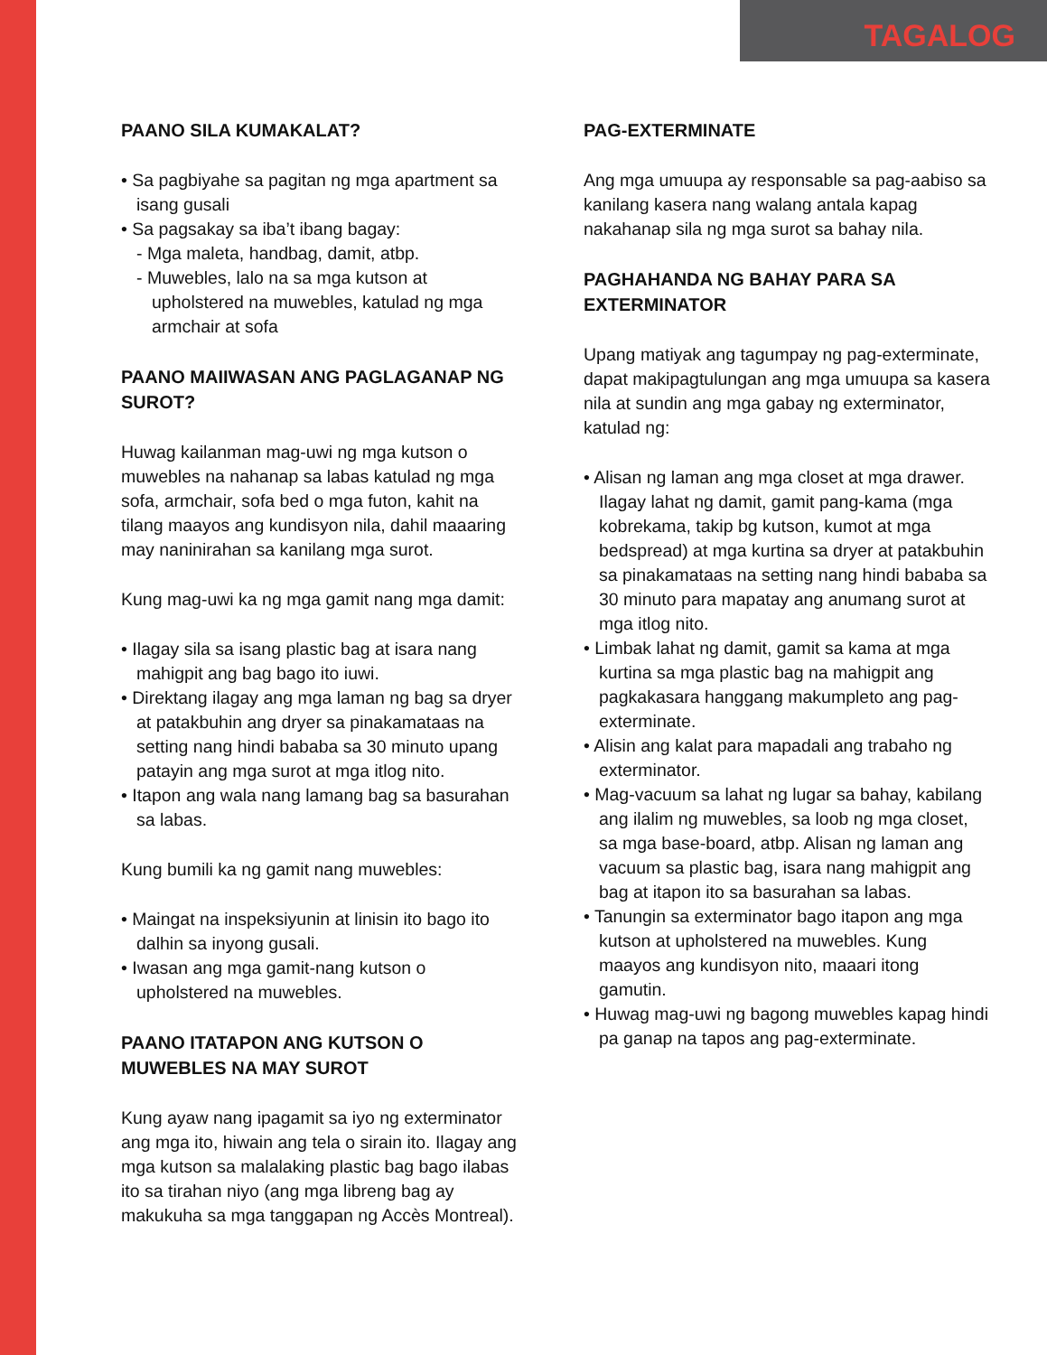TAGALOG
PAANO SILA KUMAKALAT?
• Sa pagbiyahe sa pagitan ng mga apartment sa isang gusali
• Sa pagsakay sa iba’t ibang bagay:
- Mga maleta, handbag, damit, atbp.
- Muwebles, lalo na sa mga kutson at upholstered na muwebles, katulad ng mga armchair at sofa
PAANO MAIIWASAN ANG PAGLAGANAP NG SUROT?
Huwag kailanman mag-uwi ng mga kutson o muwebles na nahanap sa labas katulad ng mga sofa, armchair, sofa bed o mga futon, kahit na tilang maayos ang kundisyon nila, dahil maaaring may naninirahan sa kanilang mga surot.
Kung mag-uwi ka ng mga gamit nang mga damit:
• Ilagay sila sa isang plastic bag at isara nang mahigpit ang bag bago ito iuwi.
• Direktang ilagay ang mga laman ng bag sa dryer at patakbuhin ang dryer sa pinakamataas na setting nang hindi bababa sa 30 minuto upang patayin ang mga surot at mga itlog nito.
• Itapon ang wala nang lamang bag sa basurahan sa labas.
Kung bumili ka ng gamit nang muwebles:
• Maingat na inspeksiyunin at linisin ito bago ito dalhin sa inyong gusali.
• Iwasan ang mga gamit-nang kutson o upholstered na muwebles.
PAANO ITATAPON ANG KUTSON O MUWEBLES NA MAY SUROT
Kung ayaw nang ipagamit sa iyo ng exterminator ang mga ito, hiwain ang tela o sirain ito. Ilagay ang mga kutson sa malalaking plastic bag bago ilabas ito sa tirahan niyo (ang mga libreng bag ay makukuha sa mga tanggapan ng Accès Montreal).
PAG-EXTERMINATE
Ang mga umuupa ay responsable sa pag-aabiso sa kanilang kasera nang walang antala kapag nakahanap sila ng mga surot sa bahay nila.
PAGHAHANDA NG BAHAY PARA SA EXTERMINATOR
Upang matiyak ang tagumpay ng pag-exterminate, dapat makipagtulungan ang mga umuupa sa kasera nila at sundin ang mga gabay ng exterminator, katulad ng:
• Alisan ng laman ang mga closet at mga drawer. Ilagay lahat ng damit, gamit pang-kama (mga kobrekama, takip bg kutson, kumot at mga bedspread) at mga kurtina sa dryer at patakbuhin sa pinakamataas na setting nang hindi bababa sa 30 minuto para mapatay ang anumang surot at mga itlog nito.
• Limbak lahat ng damit, gamit sa kama at mga kurtina sa mga plastic bag na mahigpit ang pagkakasara hanggang makumpleto ang pag-exterminate.
• Alisin ang kalat para mapadali ang trabaho ng exterminator.
• Mag-vacuum sa lahat ng lugar sa bahay, kabilang ang ilalim ng muwebles, sa loob ng mga closet, sa mga base-board, atbp. Alisan ng laman ang vacuum sa plastic bag, isara nang mahigpit ang bag at itapon ito sa basurahan sa labas.
• Tanungin sa exterminator bago itapon ang mga kutson at upholstered na muwebles. Kung maayos ang kundisyon nito, maaari itong gamutin.
• Huwag mag-uwi ng bagong muwebles kapag hindi pa ganap na tapos ang pag-exterminate.